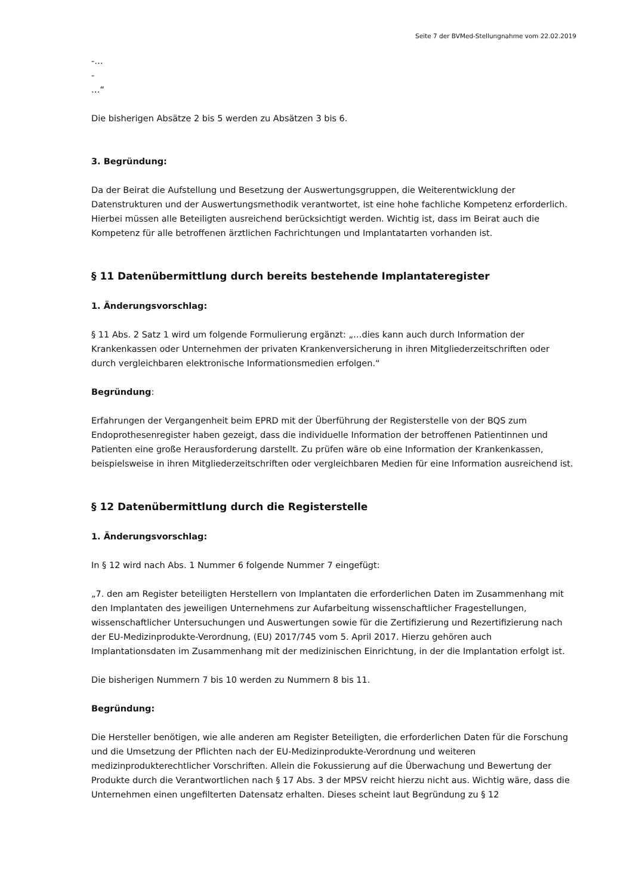Seite 7 der BVMed-Stellungnahme vom 22.02.2019
-…
-
…“
Die bisherigen Absätze 2 bis 5 werden zu Absätzen 3 bis 6.
3. Begründung:
Da der Beirat die Aufstellung und Besetzung der Auswertungsgruppen, die Weiterentwicklung der Datenstrukturen und der Auswertungsmethodik verantwortet, ist eine hohe fachliche Kompetenz erforderlich. Hierbei müssen alle Beteiligten ausreichend berücksichtigt werden. Wichtig ist, dass im Beirat auch die Kompetenz für alle betroffenen ärztlichen Fachrichtungen und Implantatarten vorhanden ist.
§ 11 Datenübermittlung durch bereits bestehende Implantateregister
1. Änderungsvorschlag:
§ 11 Abs. 2 Satz 1 wird um folgende Formulierung ergänzt: „…dies kann auch durch Information der Krankenkassen oder Unternehmen der privaten Krankenversicherung in ihren Mitgliederzeitschriften oder durch vergleichbaren elektronische Informationsmedien erfolgen.“
Begründung:
Erfahrungen der Vergangenheit beim EPRD mit der Überführung der Registerstelle von der BQS zum Endoprothesenregister haben gezeigt, dass die individuelle Information der betroffenen Patientinnen und Patienten eine große Herausforderung darstellt. Zu prüfen wäre ob eine Information der Krankenkassen, beispielsweise in ihren Mitgliederzeitschriften oder vergleichbaren Medien für eine Information ausreichend ist.
§ 12 Datenübermittlung durch die Registerstelle
1. Änderungsvorschlag:
In § 12 wird nach Abs. 1 Nummer 6 folgende Nummer 7 eingefügt:
„7. den am Register beteiligten Herstellern von Implantaten die erforderlichen Daten im Zusammenhang mit den Implantaten des jeweiligen Unternehmens zur Aufarbeitung wissenschaftlicher Fragestellungen, wissenschaftlicher Untersuchungen und Auswertungen sowie für die Zertifizierung und Rezertifizierung nach der EU-Medizinprodukte-Verordnung, (EU) 2017/745 vom 5. April 2017. Hierzu gehören auch Implantationsdaten im Zusammenhang mit der medizinischen Einrichtung, in der die Implantation erfolgt ist.
Die bisherigen Nummern 7 bis 10 werden zu Nummern 8 bis 11.
Begründung:
Die Hersteller benötigen, wie alle anderen am Register Beteiligten, die erforderlichen Daten für die Forschung und die Umsetzung der Pflichten nach der EU-Medizinprodukte-Verordnung und weiteren medizinprodukterechtlicher Vorschriften. Allein die Fokussierung auf die Überwachung und Bewertung der Produkte durch die Verantwortlichen nach § 17 Abs. 3 der MPSV reicht hierzu nicht aus. Wichtig wäre, dass die Unternehmen einen ungefilterten Datensatz erhalten. Dieses scheint laut Begründung zu § 12